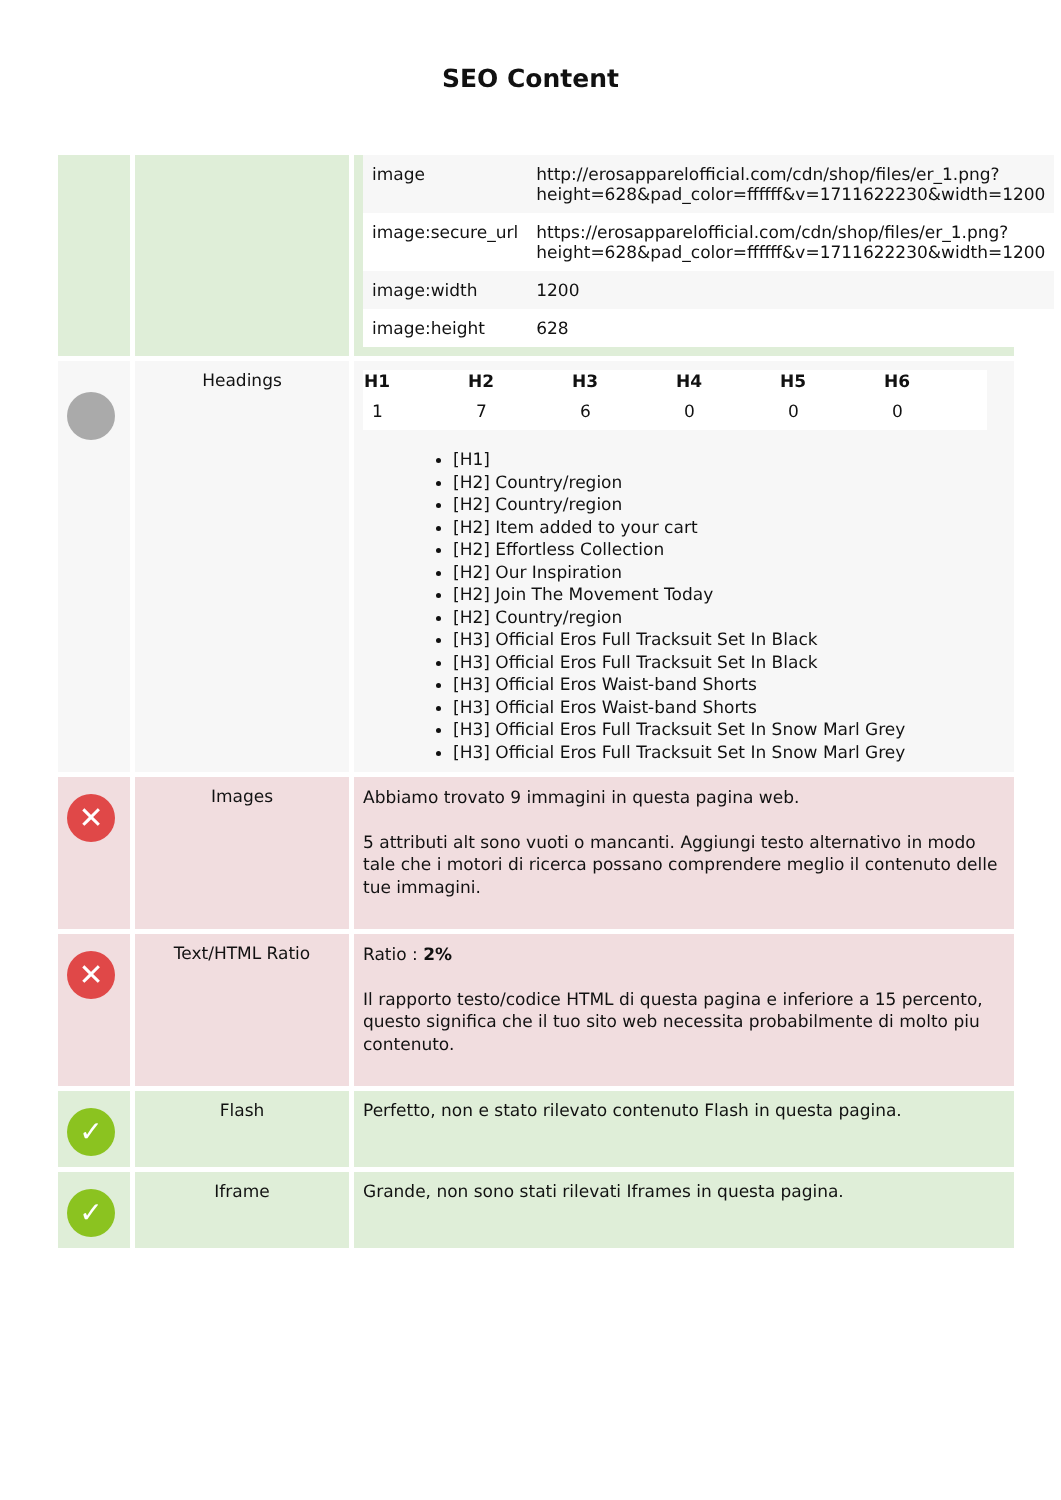SEO Content
| | | / image / http://erosapparelofficial.com/cdn/shop/files/er_1.png?height=628&pad_color=ffffff&v=1711622230&width=1200 / / image:secure_url / https://erosapparelofficial.com/cdn/shop/files/er_1.png?height=628&pad_color=ffffff&v=1711622230&width=1200 / / image:width / 1200 / / image:height / 628 / |
| | Headings | / H1 / H2 / H3 / H4 / H5 / H6 / / --- / --- / --- / --- / --- / --- / / 1 / 7 / 6 / 0 / 0 / 0 / [H1] [H2] Country/region [H2] Country/region [H2] Item added to your cart [H2] Effortless Collection [H2] Our Inspiration [H2] Join The Movement Today [H2] Country/region [H3] Official Eros Full Tracksuit Set In Black [H3] Official Eros Full Tracksuit Set In Black [H3] Official Eros Waist-band Shorts [H3] Official Eros Waist-band Shorts [H3] Official Eros Full Tracksuit Set In Snow Marl Grey [H3] Official Eros Full Tracksuit Set In Snow Marl Grey |
| ✕ | Images | Abbiamo trovato 9 immagini in questa pagina web. 5 attributi alt sono vuoti o mancanti. Aggiungi testo alternativo in modo tale che i motori di ricerca possano comprendere meglio il contenuto delle tue immagini. |
| ✕ | Text/HTML Ratio | Ratio : 2% Il rapporto testo/codice HTML di questa pagina e inferiore a 15 percento, questo significa che il tuo sito web necessita probabilmente di molto piu contenuto. |
| ✓ | Flash | Perfetto, non e stato rilevato contenuto Flash in questa pagina. |
| ✓ | Iframe | Grande, non sono stati rilevati Iframes in questa pagina. |